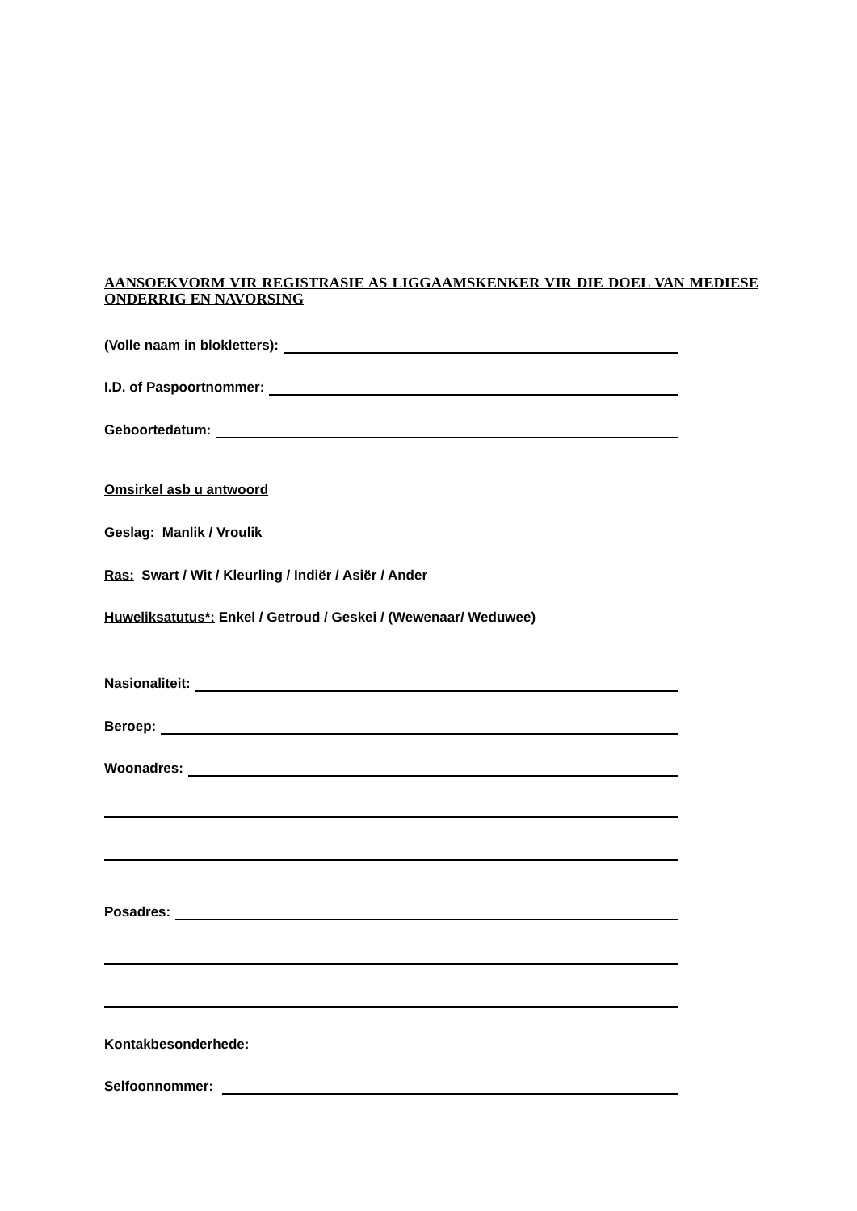AANSOEKVORM VIR REGISTRASIE AS LIGGAAMSKENKER VIR DIE DOEL VAN MEDIESE ONDERRIG EN NAVORSING
(Volle naam in blokletters):
I.D. of Paspoortnommer:
Geboortedatum:
Omsirkel asb u antwoord
Geslag: Manlik / Vroulik
Ras: Swart / Wit / Kleurling / Indiër / Asiër / Ander
Huweliksatutus*: Enkel / Getroud / Geskei / (Wewenaar/ Weduwee)
Nasionaliteit:
Beroep:
Woonadres:
Posadres:
Kontakbesonderhede:
Selfoonnommer: